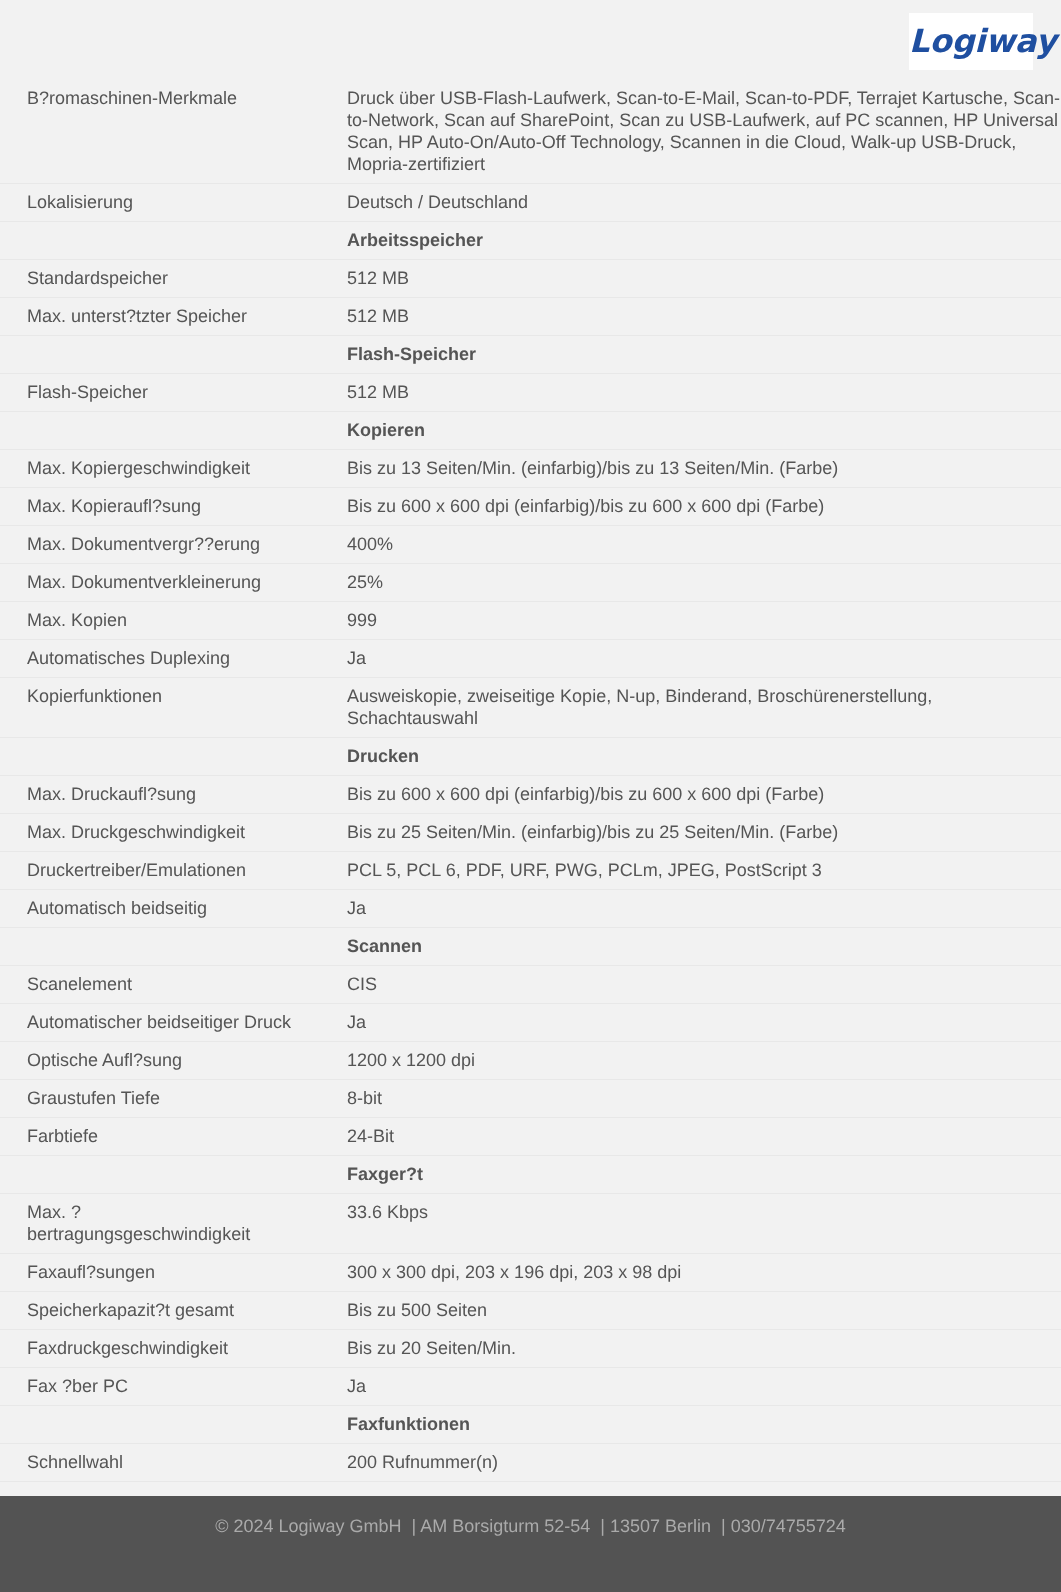Logiway
| B?romaschinen-Merkmale | Druck über USB-Flash-Laufwerk, Scan-to-E-Mail, Scan-to-PDF, Terrajet Kartusche, Scan-to-Network, Scan auf SharePoint, Scan zu USB-Laufwerk, auf PC scannen, HP Universal Scan, HP Auto-On/Auto-Off Technology, Scannen in die Cloud, Walk-up USB-Druck, Mopria-zertifiziert |
| Lokalisierung | Deutsch / Deutschland |
| | Arbeitsspeicher |
| Standardspeicher | 512 MB |
| Max. unterst?tzter Speicher | 512 MB |
| | Flash-Speicher |
| Flash-Speicher | 512 MB |
| | Kopieren |
| Max. Kopiergeschwindigkeit | Bis zu 13 Seiten/Min. (einfarbig)/bis zu 13 Seiten/Min. (Farbe) |
| Max. Kopieraufl?sung | Bis zu 600 x 600 dpi (einfarbig)/bis zu 600 x 600 dpi (Farbe) |
| Max. Dokumentvergr??erung | 400% |
| Max. Dokumentverkleinerung | 25% |
| Max. Kopien | 999 |
| Automatisches Duplexing | Ja |
| Kopierfunktionen | Ausweiskopie, zweiseitige Kopie, N-up, Binderand, Broschürenerstellung, Schachtauswahl |
| | Drucken |
| Max. Druckaufl?sung | Bis zu 600 x 600 dpi (einfarbig)/bis zu 600 x 600 dpi (Farbe) |
| Max. Druckgeschwindigkeit | Bis zu 25 Seiten/Min. (einfarbig)/bis zu 25 Seiten/Min. (Farbe) |
| Druckertreiber/Emulationen | PCL 5, PCL 6, PDF, URF, PWG, PCLm, JPEG, PostScript 3 |
| Automatisch beidseitig | Ja |
| | Scannen |
| Scanelement | CIS |
| Automatischer beidseitiger Druck | Ja |
| Optische Aufl?sung | 1200 x 1200 dpi |
| Graustufen Tiefe | 8-bit |
| Farbtiefe | 24-Bit |
| | Faxger?t |
| Max. ? bertragungsgeschwindigkeit | 33.6 Kbps |
| Faxaufl?sungen | 300 x 300 dpi, 203 x 196 dpi, 203 x 98 dpi |
| Speicherkapazit?t gesamt | Bis zu 500 Seiten |
| Faxdruckgeschwindigkeit | Bis zu 20 Seiten/Min. |
| Fax ?ber PC | Ja |
| | Faxfunktionen |
| Schnellwahl | 200 Rufnummer(n) |
© 2024 Logiway GmbH | AM Borsigturm 52-54 | 13507 Berlin | 030/74755724